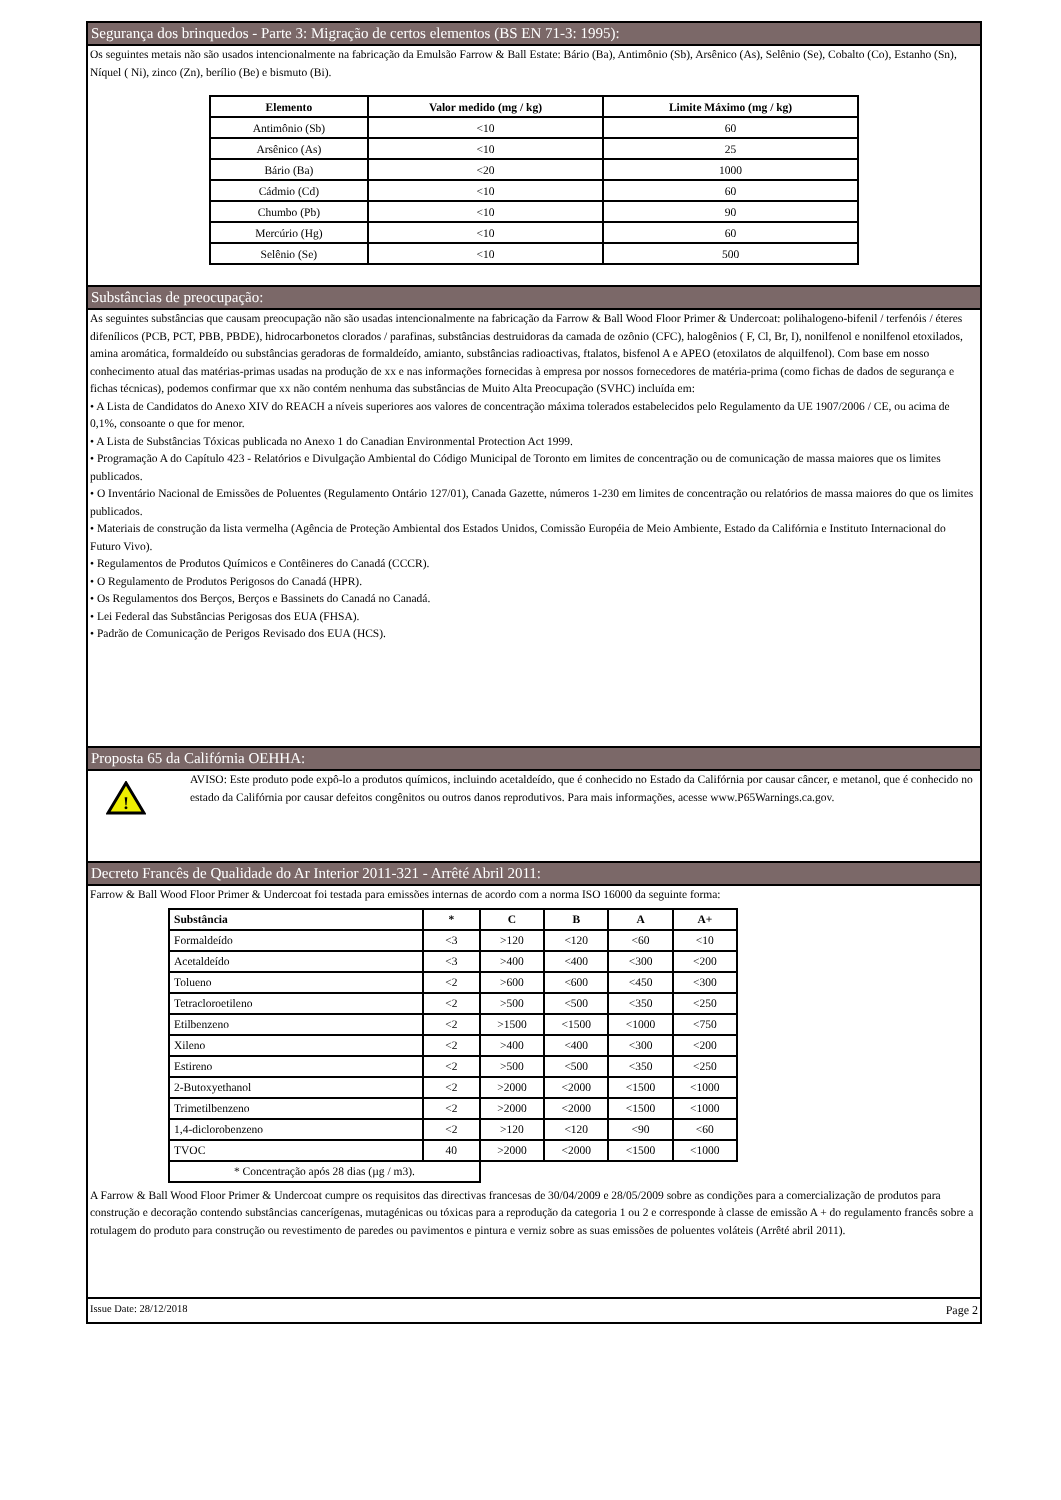Segurança dos brinquedos - Parte 3: Migração de certos elementos (BS EN 71-3: 1995):
Os seguintes metais não são usados intencionalmente na fabricação da Emulsão Farrow & Ball Estate: Bário (Ba), Antimônio (Sb), Arsênico (As), Selênio (Se), Cobalto (Co), Estanho (Sn), Níquel ( Ni), zinco (Zn), berílio (Be) e bismuto (Bi).
| Elemento | Valor medido (mg / kg) | Limite Máximo (mg / kg) |
| --- | --- | --- |
| Antimônio (Sb) | <10 | 60 |
| Arsênico (As) | <10 | 25 |
| Bário (Ba) | <20 | 1000 |
| Cádmio (Cd) | <10 | 60 |
| Chumbo (Pb) | <10 | 90 |
| Mercúrio (Hg) | <10 | 60 |
| Selênio (Se) | <10 | 500 |
Substâncias de preocupação:
As seguintes substâncias que causam preocupação não são usadas intencionalmente na fabricação da Farrow & Ball Wood Floor Primer & Undercoat: polihalogeno-bifenil / terfenóis / éteres difenílicos (PCB, PCT, PBB, PBDE), hidrocarbonetos clorados / parafinas, substâncias destruidoras da camada de ozônio (CFC), halogênios ( F, Cl, Br, I), nonilfenol e nonilfenol etoxilados, amina aromática, formaldeído ou substâncias geradoras de formaldeído, amianto, substâncias radioactivas, ftalatos, bisfenol A e APEO (etoxilatos de alquilfenol). Com base em nosso conhecimento atual das matérias-primas usadas na produção de xx e nas informações fornecidas à empresa por nossos fornecedores de matéria-prima (como fichas de dados de segurança e fichas técnicas), podemos confirmar que xx não contém nenhuma das substâncias de Muito Alta Preocupação (SVHC) incluída em:
• A Lista de Candidatos do Anexo XIV do REACH a níveis superiores aos valores de concentração máxima tolerados estabelecidos pelo Regulamento da UE 1907/2006 / CE, ou acima de 0,1%, consoante o que for menor.
• A Lista de Substâncias Tóxicas publicada no Anexo 1 do Canadian Environmental Protection Act 1999.
• Programação A do Capítulo 423 - Relatórios e Divulgação Ambiental do Código Municipal de Toronto em limites de concentração ou de comunicação de massa maiores que os limites publicados.
• O Inventário Nacional de Emissões de Poluentes (Regulamento Ontário 127/01), Canada Gazette, números 1-230 em limites de concentração ou relatórios de massa maiores do que os limites publicados.
• Materiais de construção da lista vermelha (Agência de Proteção Ambiental dos Estados Unidos, Comissão Européia de Meio Ambiente, Estado da Califórnia e Instituto Internacional do Futuro Vivo).
• Regulamentos de Produtos Químicos e Contêineres do Canadá (CCCR).
• O Regulamento de Produtos Perigosos do Canadá (HPR).
• Os Regulamentos dos Berços, Berços e Bassinets do Canadá no Canadá.
• Lei Federal das Substâncias Perigosas dos EUA (FHSA).
• Padrão de Comunicação de Perigos Revisado dos EUA (HCS).
Proposta 65 da Califórnia OEHHA:
!
AVISO: Este produto pode expô-lo a produtos químicos, incluindo acetaldeído, que é conhecido no Estado da Califórnia por causar câncer, e metanol, que é conhecido no estado da Califórnia por causar defeitos congênitos ou outros danos reprodutivos. Para mais informações, acesse www.P65Warnings.ca.gov.
Decreto Francês de Qualidade do Ar Interior 2011-321 - Arrêté Abril 2011:
Farrow & Ball Wood Floor Primer & Undercoat foi testada para emissões internas de acordo com a norma ISO 16000 da seguinte forma:
| Substância | * | C | B | A | A+ |
| --- | --- | --- | --- | --- | --- |
| Formaldeído | <3 | >120 | <120 | <60 | <10 |
| Acetaldeído | <3 | >400 | <400 | <300 | <200 |
| Tolueno | <2 | >600 | <600 | <450 | <300 |
| Tetracloroetileno | <2 | >500 | <500 | <350 | <250 |
| Etilbenzeno | <2 | >1500 | <1500 | <1000 | <750 |
| Xileno | <2 | >400 | <400 | <300 | <200 |
| Estireno | <2 | >500 | <500 | <350 | <250 |
| 2-Butoxyethanol | <2 | >2000 | <2000 | <1500 | <1000 |
| Trimetilbenzeno | <2 | >2000 | <2000 | <1500 | <1000 |
| 1,4-diclorobenzeno | <2 | >120 | <120 | <90 | <60 |
| TVOC | 40 | >2000 | <2000 | <1500 | <1000 |
| * Concentração após 28 dias (µg / m3). | | | | | |
A Farrow & Ball Wood Floor Primer & Undercoat cumpre os requisitos das directivas francesas de 30/04/2009 e 28/05/2009 sobre as condições para a comercialização de produtos para construção e decoração contendo substâncias cancerígenas, mutagénicas ou tóxicas para a reprodução da categoria 1 ou 2 e corresponde à classe de emissão A + do regulamento francês sobre a rotulagem do produto para construção ou revestimento de paredes ou pavimentos e pintura e verniz sobre as suas emissões de poluentes voláteis (Arrêté abril 2011).
Issue Date: 28/12/2018 Page 2